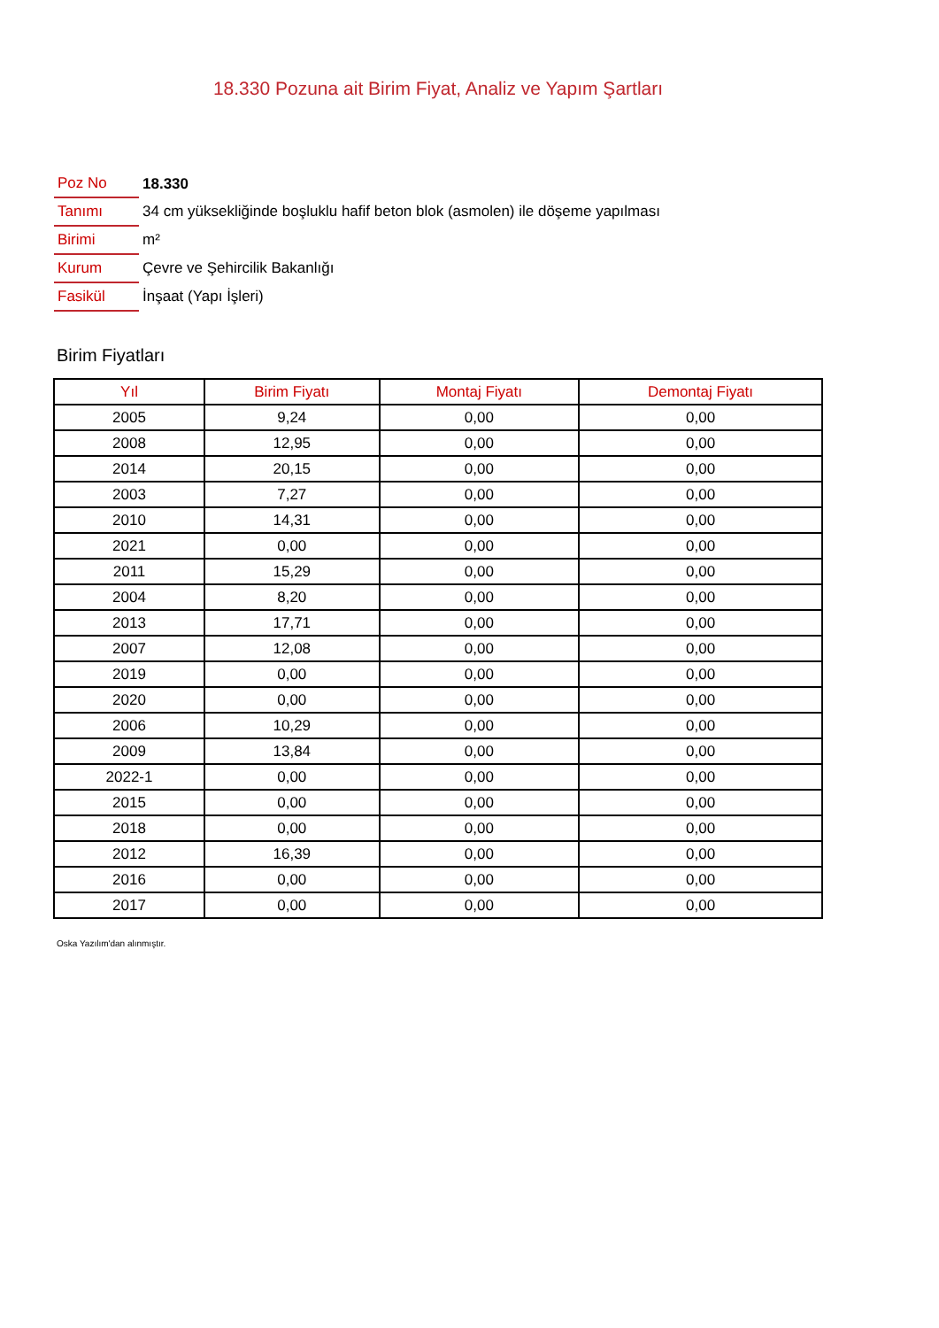18.330 Pozuna ait Birim Fiyat, Analiz ve Yapım Şartları
| Poz No | 18.330 |
| Tanımı | 34 cm yüksekliğinde boşluklu hafif beton blok (asmolen) ile döşeme yapılması |
| Birimi | m² |
| Kurum | Çevre ve Şehircilik Bakanlığı |
| Fasikül | İnşaat (Yapı İşleri) |
Birim Fiyatları
| Yıl | Birim Fiyatı | Montaj Fiyatı | Demontaj Fiyatı |
| --- | --- | --- | --- |
| 2005 | 9,24 | 0,00 | 0,00 |
| 2008 | 12,95 | 0,00 | 0,00 |
| 2014 | 20,15 | 0,00 | 0,00 |
| 2003 | 7,27 | 0,00 | 0,00 |
| 2010 | 14,31 | 0,00 | 0,00 |
| 2021 | 0,00 | 0,00 | 0,00 |
| 2011 | 15,29 | 0,00 | 0,00 |
| 2004 | 8,20 | 0,00 | 0,00 |
| 2013 | 17,71 | 0,00 | 0,00 |
| 2007 | 12,08 | 0,00 | 0,00 |
| 2019 | 0,00 | 0,00 | 0,00 |
| 2020 | 0,00 | 0,00 | 0,00 |
| 2006 | 10,29 | 0,00 | 0,00 |
| 2009 | 13,84 | 0,00 | 0,00 |
| 2022-1 | 0,00 | 0,00 | 0,00 |
| 2015 | 0,00 | 0,00 | 0,00 |
| 2018 | 0,00 | 0,00 | 0,00 |
| 2012 | 16,39 | 0,00 | 0,00 |
| 2016 | 0,00 | 0,00 | 0,00 |
| 2017 | 0,00 | 0,00 | 0,00 |
Oska Yazılım'dan alınmıştır.